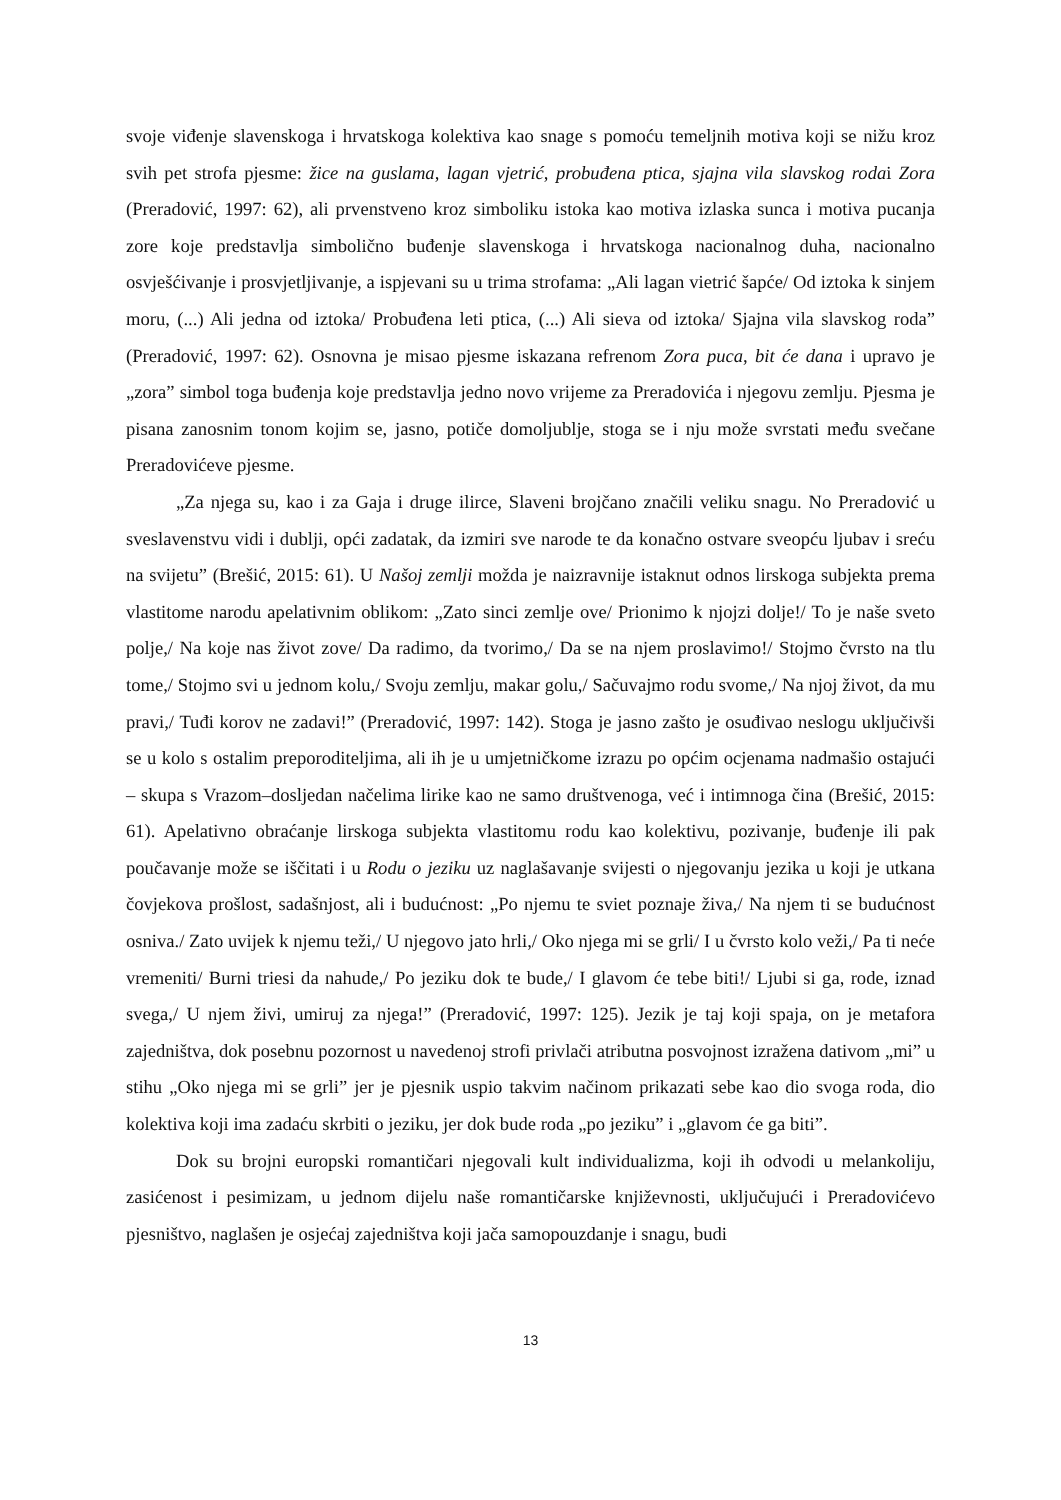svoje viđenje slavenskoga i hrvatskoga kolektiva kao snage s pomoću temeljnih motiva koji se nižu kroz svih pet strofa pjesme: žice na guslama, lagan vjetrić, probuđena ptica, sjajna vila slavskog rodai Zora (Preradović, 1997: 62), ali prvenstveno kroz simboliku istoka kao motiva izlaska sunca i motiva pucanja zore koje predstavlja simbolično buđenje slavenskoga i hrvatskoga nacionalnog duha, nacionalno osvješćivanje i prosvjetljivanje, a ispjevani su u trima strofama: „Ali lagan vietrić šapće/ Od iztoka k sinjem moru, (...) Ali jedna od iztoka/ Probuđena leti ptica, (...) Ali sieva od iztoka/ Sjajna vila slavskog roda” (Preradović, 1997: 62). Osnovna je misao pjesme iskazana refrenom Zora puca, bit će dana i upravo je „zora” simbol toga buđenja koje predstavlja jedno novo vrijeme za Preradovića i njegovu zemlju. Pjesma je pisana zanosnim tonom kojim se, jasno, potiče domoljublje, stoga se i nju može svrstati među svečane Preradovićeve pjesme.
„Za njega su, kao i za Gaja i druge ilirce, Slaveni brojčano značili veliku snagu. No Preradović u sveslavenstvu vidi i dublji, opći zadatak, da izmiri sve narode te da konačno ostvare sveopću ljubav i sreću na svijetu” (Brešić, 2015: 61). U Našoj zemlji možda je naizravnije istaknut odnos lirskoga subjekta prema vlastitome narodu apelativnim oblikom: „Zato sinci zemlje ove/ Prionimo k njojzi dolje!/ To je naše sveto polje,/ Na koje nas život zove/ Da radimo, da tvorimo,/ Da se na njem proslavimo!/ Stojmo čvrsto na tlu tome,/ Stojmo svi u jednom kolu,/ Svoju zemlju, makar golu,/ Sačuvajmo rodu svome,/ Na njoj život, da mu pravi,/ Tuđi korov ne zadavi!” (Preradović, 1997: 142). Stoga je jasno zašto je osuđivao neslogu uključivši se u kolo s ostalim preporoditeljima, ali ih je u umjetničkome izrazu po općim ocjenama nadmašio ostajući – skupa s Vrazom–dosljedan načelima lirike kao ne samo društvenoga, već i intimnoga čina (Brešić, 2015: 61). Apelativno obraćanje lirskoga subjekta vlastitomu rodu kao kolektivu, pozivanje, buđenje ili pak poučavanje može se iščitati i u Rodu o jeziku uz naglašavanje svijesti o njegovanju jezika u koji je utkana čovjekova prošlost, sadašnjost, ali i budućnost: „Po njemu te sviet poznaje živa,/ Na njem ti se budućnost osniva./ Zato uvijek k njemu teži,/ U njegovo jato hrli,/ Oko njega mi se grli/ I u čvrsto kolo veži,/ Pa ti neće vremeniti/ Burni triesi da nahude,/ Po jeziku dok te bude,/ I glavom će tebe biti!/ Ljubi si ga, rode, iznad svega,/ U njem živi, umiruj za njega!” (Preradović, 1997: 125). Jezik je taj koji spaja, on je metafora zajedništva, dok posebnu pozornost u navedenoj strofi privlači atributna posvojnost izražena dativom „mi” u stihu „Oko njega mi se grli” jer je pjesnik uspio takvim načinom prikazati sebe kao dio svoga roda, dio kolektiva koji ima zadaću skrbiti o jeziku, jer dok bude roda „po jeziku” i „glavom će ga biti”.
Dok su brojni europski romantičari njegovali kult individualizma, koji ih odvodi u melankoliju, zasićenost i pesimizam, u jednom dijelu naše romantičarske književnosti, uključujući i Preradovićevo pjesništvo, naglašen je osjećaj zajedništva koji jača samopouzdanje i snagu, budi
13